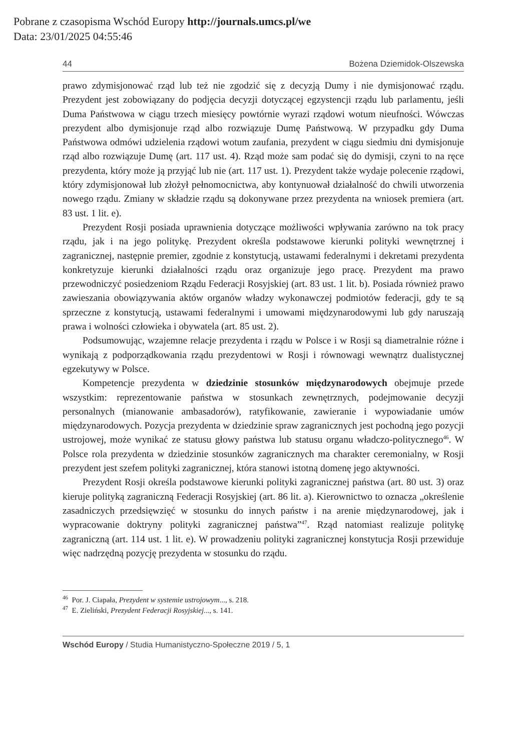Pobrane z czasopisma Wschód Europy http://journals.umcs.pl/we
Data: 23/01/2025 04:55:46
44 Bożena Dziemidok-Olszewska
prawo zdymisjonować rząd lub też nie zgodzić się z decyzją Dumy i nie dymisjonować rządu. Prezydent jest zobowiązany do podjęcia decyzji dotyczącej egzystencji rządu lub parlamentu, jeśli Duma Państwowa w ciągu trzech miesięcy powtórnie wyrazi rządowi wotum nieufności. Wówczas prezydent albo dymisjonuje rząd albo rozwiązuje Dumę Państwową. W przypadku gdy Duma Państwowa odmówi udzielenia rządowi wotum zaufania, prezydent w ciągu siedmiu dni dymisjonuje rząd albo rozwiązuje Dumę (art. 117 ust. 4). Rząd może sam podać się do dymisji, czyni to na ręce prezydenta, który może ją przyjąć lub nie (art. 117 ust. 1). Prezydent także wydaje polecenie rządowi, który zdymisjonował lub złożył pełnomocnictwa, aby kontynuował działalność do chwili utworzenia nowego rządu. Zmiany w składzie rządu są dokonywane przez prezydenta na wniosek premiera (art. 83 ust. 1 lit. e).
Prezydent Rosji posiada uprawnienia dotyczące możliwości wpływania zarówno na tok pracy rządu, jak i na jego politykę. Prezydent określa podstawowe kierunki polityki wewnętrznej i zagranicznej, następnie premier, zgodnie z konstytucją, ustawami federalnymi i dekretami prezydenta konkretyzuje kierunki działalności rządu oraz organizuje jego pracę. Prezydent ma prawo przewodniczyć posiedzeniom Rządu Federacji Rosyjskiej (art. 83 ust. 1 lit. b). Posiada również prawo zawieszania obowiązywania aktów organów władzy wykonawczej podmiotów federacji, gdy te są sprzeczne z konstytucją, ustawami federalnymi i umowami międzynarodowymi lub gdy naruszają prawa i wolności człowieka i obywatela (art. 85 ust. 2).
Podsumowując, wzajemne relacje prezydenta i rządu w Polsce i w Rosji są diametralnie różne i wynikają z podporządkowania rządu prezydentowi w Rosji i równowagi wewnątrz dualistycznej egzekutywy w Polsce.
Kompetencje prezydenta w dziedzinie stosunków międzynarodowych obejmuje przede wszystkim: reprezentowanie państwa w stosunkach zewnętrznych, podejmowanie decyzji personalnych (mianowanie ambasadorów), ratyfikowanie, zawieranie i wypowiadanie umów międzynarodowych. Pozycja prezydenta w dziedzinie spraw zagranicznych jest pochodną jego pozycji ustrojowej, może wynikać ze statusu głowy państwa lub statusu organu władczo-politycznego<sup>46</sup>. W Polsce rola prezydenta w dziedzinie stosunków zagranicznych ma charakter ceremonialny, w Rosji prezydent jest szefem polityki zagranicznej, która stanowi istotną domenę jego aktywności.
Prezydent Rosji określa podstawowe kierunki polityki zagranicznej państwa (art. 80 ust. 3) oraz kieruje polityką zagraniczną Federacji Rosyjskiej (art. 86 lit. a). Kierownictwo to oznacza „określenie zasadniczych przedsięwzięć w stosunku do innych państw i na arenie międzynarodowej, jak i wypracowanie doktryny polityki zagranicznej państwa”<sup>47</sup>. Rząd natomiast realizuje politykę zagraniczną (art. 114 ust. 1 lit. e). W prowadzeniu polityki zagranicznej konstytucja Rosji przewiduje więc nadrzędną pozycję prezydenta w stosunku do rządu.
<sup>46</sup> Por. J. Ciapała, Prezydent w systemie ustrojowym..., s. 218.
<sup>47</sup> E. Zieliński, Prezydent Federacji Rosyjskiej..., s. 141.
Wschód Europy / Studia Humanistyczno-Społeczne 2019 / 5, 1